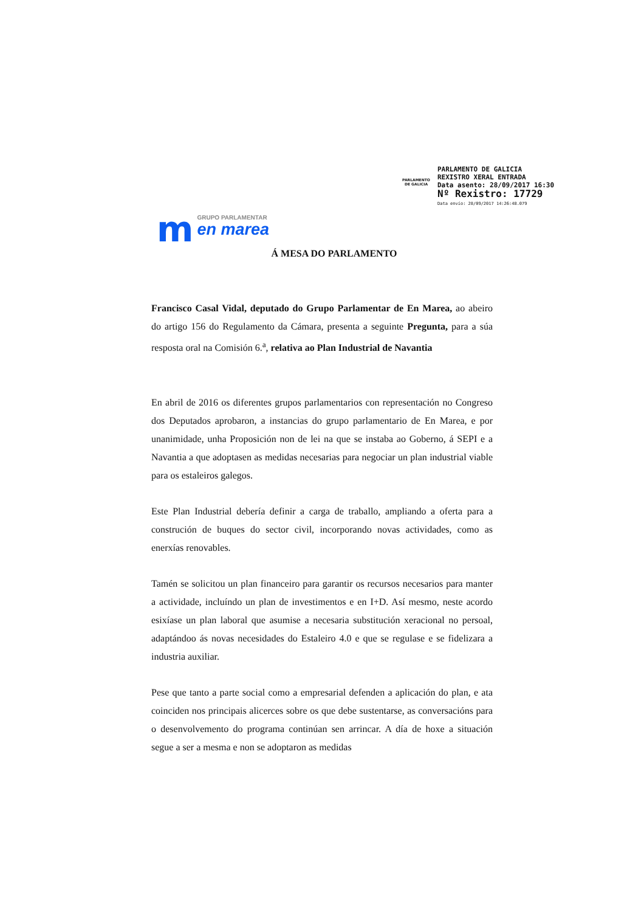PARLAMENTO
DE GALICIA
PARLAMENTO DE GALICIA
REXISTRO XERAL ENTRADA
Data asento: 28/09/2017 16:30
Nº Rexistro: 17729
Data envío: 28/09/2017 14:26:48.079
m
GRUPO PARLAMENTAR
en marea
Á MESA DO PARLAMENTO
Francisco Casal Vidal, deputado do Grupo Parlamentar de En Marea, ao abeiro do artigo 156 do Regulamento da Cámara, presenta a seguinte Pregunta, para a súa resposta oral na Comisión 6.<sup>a</sup>, relativa ao Plan Industrial de Navantia
En abril de 2016 os diferentes grupos parlamentarios con representación no Congreso dos Deputados aprobaron, a instancias do grupo parlamentario de En Marea, e por unanimidade, unha Proposición non de lei na que se instaba ao Goberno, á SEPI e a Navantia a que adoptasen as medidas necesarias para negociar un plan industrial viable para os estaleiros galegos.
Este Plan Industrial debería definir a carga de traballo, ampliando a oferta para a construción de buques do sector civil, incorporando novas actividades, como as enerxías renovables.
Tamén se solicitou un plan financeiro para garantir os recursos necesarios para manter a actividade, incluíndo un plan de investimentos e en I+D. Así mesmo, neste acordo esixíase un plan laboral que asumise a necesaria substitución xeracional no persoal, adaptándoo ás novas necesidades do Estaleiro 4.0 e que se regulase e se fidelizara a industria auxiliar.
Pese que tanto a parte social como a empresarial defenden a aplicación do plan, e ata coinciden nos principais alicerces sobre os que debe sustentarse, as conversacións para o desenvolvemento do programa continúan sen arrincar. A día de hoxe a situación segue a ser a mesma e non se adoptaron as medidas